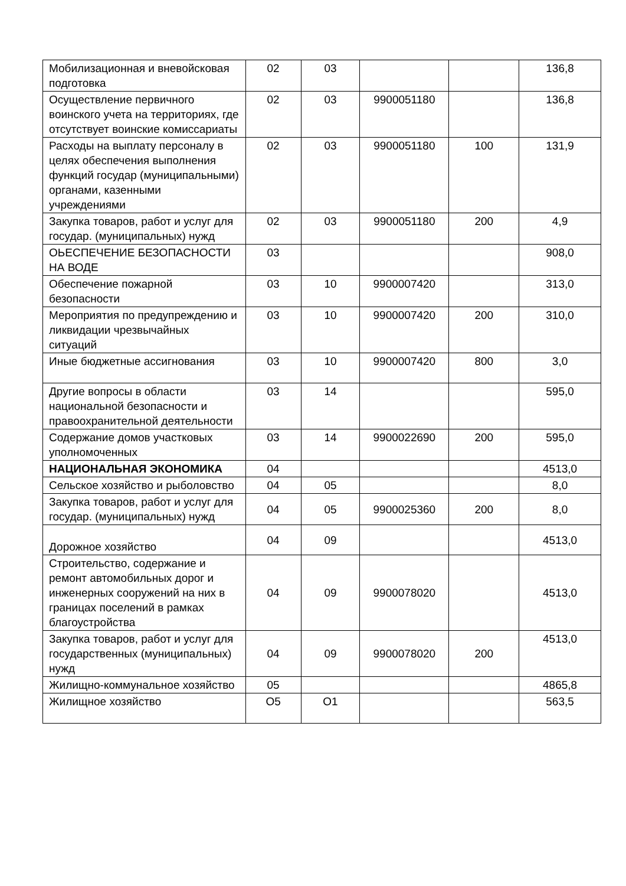| Мобилизационная и вневойсковая подготовка | 02 | 03 | | | 136,8 |
| Осуществление первичного воинского учета на территориях, где отсутствует воинские комиссариаты | 02 | 03 | 9900051180 | | 136,8 |
| Расходы на выплату персоналу в целях обеспечения выполнения функций государ (муниципальными) органами, казенными учреждениями | 02 | 03 | 9900051180 | 100 | 131,9 |
| Закупка товаров, работ и услуг для государ. (муниципальных) нужд | 02 | 03 | 9900051180 | 200 | 4,9 |
| ОЬЕСПЕЧЕНИЕ БЕЗОПАСНОСТИ НА ВОДЕ | 03 | | | | 908,0 |
| Обеспечение пожарной безопасности | 03 | 10 | 9900007420 | | 313,0 |
| Мероприятия по предупреждению и ликвидации чрезвычайных ситуаций | 03 | 10 | 9900007420 | 200 | 310,0 |
| Иные бюджетные ассигнования | 03 | 10 | 9900007420 | 800 | 3,0 |
| Другие вопросы в области национальной безопасности и правоохранительной деятельности | 03 | 14 | | | 595,0 |
| Содержание домов участковых уполномоченных | 03 | 14 | 9900022690 | 200 | 595,0 |
| НАЦИОНАЛЬНАЯ ЭКОНОМИКА | 04 | | | | 4513,0 |
| Сельское хозяйство и рыболовство | 04 | 05 | | | 8,0 |
| Закупка товаров, работ и услуг для государ. (муниципальных) нужд | 04 | 05 | 9900025360 | 200 | 8,0 |
| Дорожное хозяйство | 04 | 09 | | | 4513,0 |
| Строительство, содержание и ремонт автомобильных дорог и инженерных сооружений на них в границах поселений в рамках благоустройства | 04 | 09 | 9900078020 | | 4513,0 |
| Закупка товаров, работ и услуг для государственных (муниципальных) нужд | 04 | 09 | 9900078020 | 200 | 4513,0 |
| Жилищно-коммунальное хозяйство | 05 | | | | 4865,8 |
| Жилищное хозяйство | О5 | О1 | | | 563,5 |